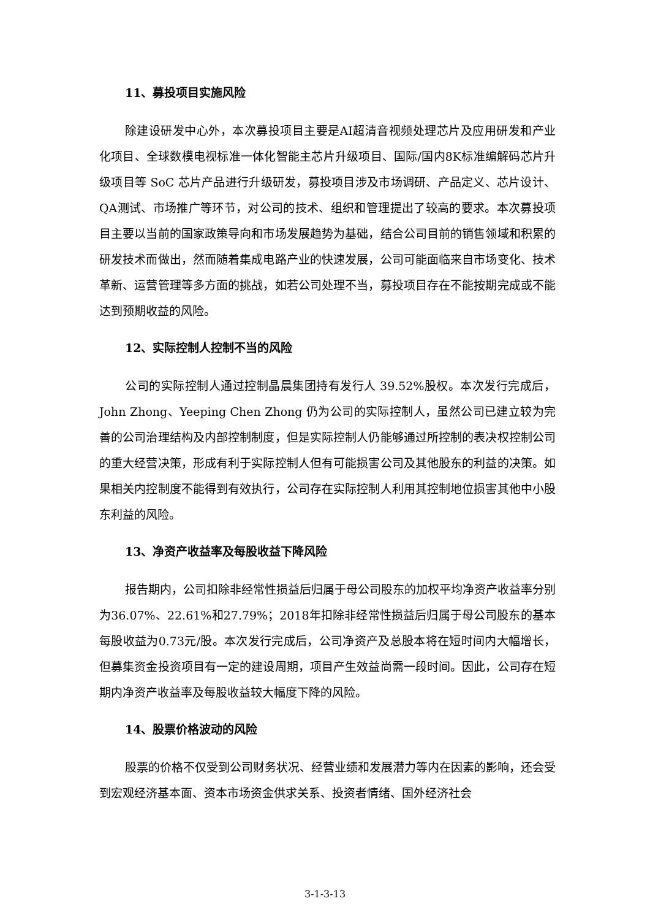11、募投项目实施风险
除建设研发中心外，本次募投项目主要是AI超清音视频处理芯片及应用研发和产业化项目、全球数模电视标准一体化智能主芯片升级项目、国际/国内8K标准编解码芯片升级项目等 SoC 芯片产品进行升级研发，募投项目涉及市场调研、产品定义、芯片设计、QA测试、市场推广等环节，对公司的技术、组织和管理提出了较高的要求。本次募投项目主要以当前的国家政策导向和市场发展趋势为基础，结合公司目前的销售领域和积累的研发技术而做出，然而随着集成电路产业的快速发展，公司可能面临来自市场变化、技术革新、运营管理等多方面的挑战，如若公司处理不当，募投项目存在不能按期完成或不能达到预期收益的风险。
12、实际控制人控制不当的风险
公司的实际控制人通过控制晶晨集团持有发行人 39.52%股权。本次发行完成后，John Zhong、Yeeping Chen Zhong 仍为公司的实际控制人，虽然公司已建立较为完善的公司治理结构及内部控制制度，但是实际控制人仍能够通过所控制的表决权控制公司的重大经营决策，形成有利于实际控制人但有可能损害公司及其他股东的利益的决策。如果相关内控制度不能得到有效执行，公司存在实际控制人利用其控制地位损害其他中小股东利益的风险。
13、净资产收益率及每股收益下降风险
报告期内，公司扣除非经常性损益后归属于母公司股东的加权平均净资产收益率分别为36.07%、22.61%和27.79%；2018年扣除非经常性损益后归属于母公司股东的基本每股收益为0.73元/股。本次发行完成后，公司净资产及总股本将在短时间内大幅增长，但募集资金投资项目有一定的建设周期，项目产生效益尚需一段时间。因此，公司存在短期内净资产收益率及每股收益较大幅度下降的风险。
14、股票价格波动的风险
股票的价格不仅受到公司财务状况、经营业绩和发展潜力等内在因素的影响，还会受到宏观经济基本面、资本市场资金供求关系、投资者情绪、国外经济社会
3-1-3-13